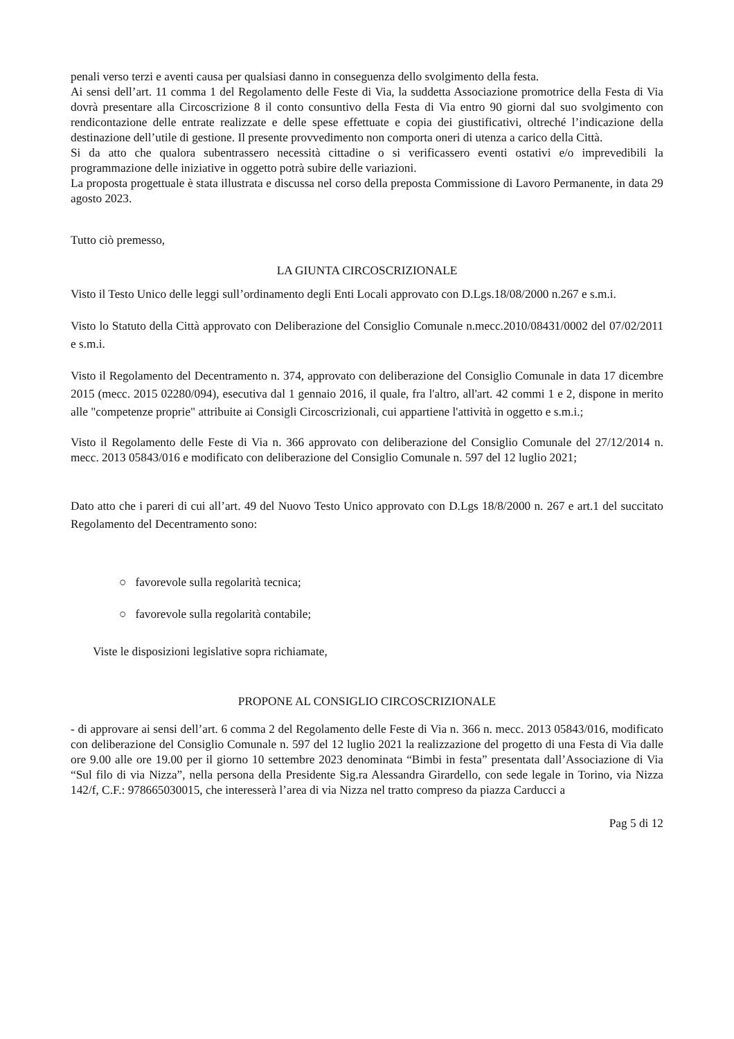penali verso terzi e aventi causa per qualsiasi danno in conseguenza dello svolgimento della festa.
Ai sensi dell’art. 11 comma 1 del Regolamento delle Feste di Via, la suddetta Associazione promotrice della Festa di Via dovrà presentare alla Circoscrizione 8 il conto consuntivo della Festa di Via entro 90 giorni dal suo svolgimento con rendicontazione delle entrate realizzate e delle spese effettuate e copia dei giustificativi, oltreché l’indicazione della destinazione dell’utile di gestione. Il presente provvedimento non comporta oneri di utenza a carico della Città.
Si da atto che qualora subentrassero necessità cittadine o si verificassero eventi ostativi e/o imprevedibili la programmazione delle iniziative in oggetto potrà subire delle variazioni.
La proposta progettuale è stata illustrata e discussa nel corso della preposta Commissione di Lavoro Permanente, in data 29 agosto 2023.
Tutto ciò premesso,
LA GIUNTA CIRCOSCRIZIONALE
Visto il Testo Unico delle leggi sull’ordinamento degli Enti Locali approvato con D.Lgs.18/08/2000 n.267 e s.m.i.
Visto lo Statuto della Città approvato con Deliberazione del Consiglio Comunale n.mecc.2010/08431/0002 del 07/02/2011 e s.m.i.
Visto il Regolamento del Decentramento n. 374, approvato con deliberazione del Consiglio Comunale in data 17 dicembre 2015 (mecc. 2015 02280/094), esecutiva dal 1 gennaio 2016, il quale, fra l'altro, all'art. 42 commi 1 e 2, dispone in merito alle "competenze proprie" attribuite ai Consigli Circoscrizionali, cui appartiene l'attività in oggetto e s.m.i.;
Visto il Regolamento delle Feste di Via n. 366 approvato con deliberazione del Consiglio Comunale del 27/12/2014 n. mecc. 2013 05843/016 e modificato con deliberazione del Consiglio Comunale n. 597 del 12 luglio 2021;
Dato atto che i pareri di cui all’art. 49 del Nuovo Testo Unico approvato con D.Lgs 18/8/2000 n. 267 e art.1 del succitato Regolamento del Decentramento sono:
○ favorevole sulla regolarità tecnica;
○ favorevole sulla regolarità contabile;
Viste le disposizioni legislative sopra richiamate,
PROPONE AL CONSIGLIO CIRCOSCRIZIONALE
- di approvare ai sensi dell’art. 6 comma 2 del Regolamento delle Feste di Via n. 366 n. mecc. 2013 05843/016, modificato con deliberazione del Consiglio Comunale n. 597 del 12 luglio 2021 la realizzazione del progetto di una Festa di Via dalle ore 9.00 alle ore 19.00 per il giorno 10 settembre 2023 denominata “Bimbi in festa” presentata dall’Associazione di Via “Sul filo di via Nizza”, nella persona della Presidente Sig.ra Alessandra Girardello, con sede legale in Torino, via Nizza 142/f, C.F.: 978665030015, che interesserà l’area di via Nizza nel tratto compreso da piazza Carducci a
Pag 5 di 12